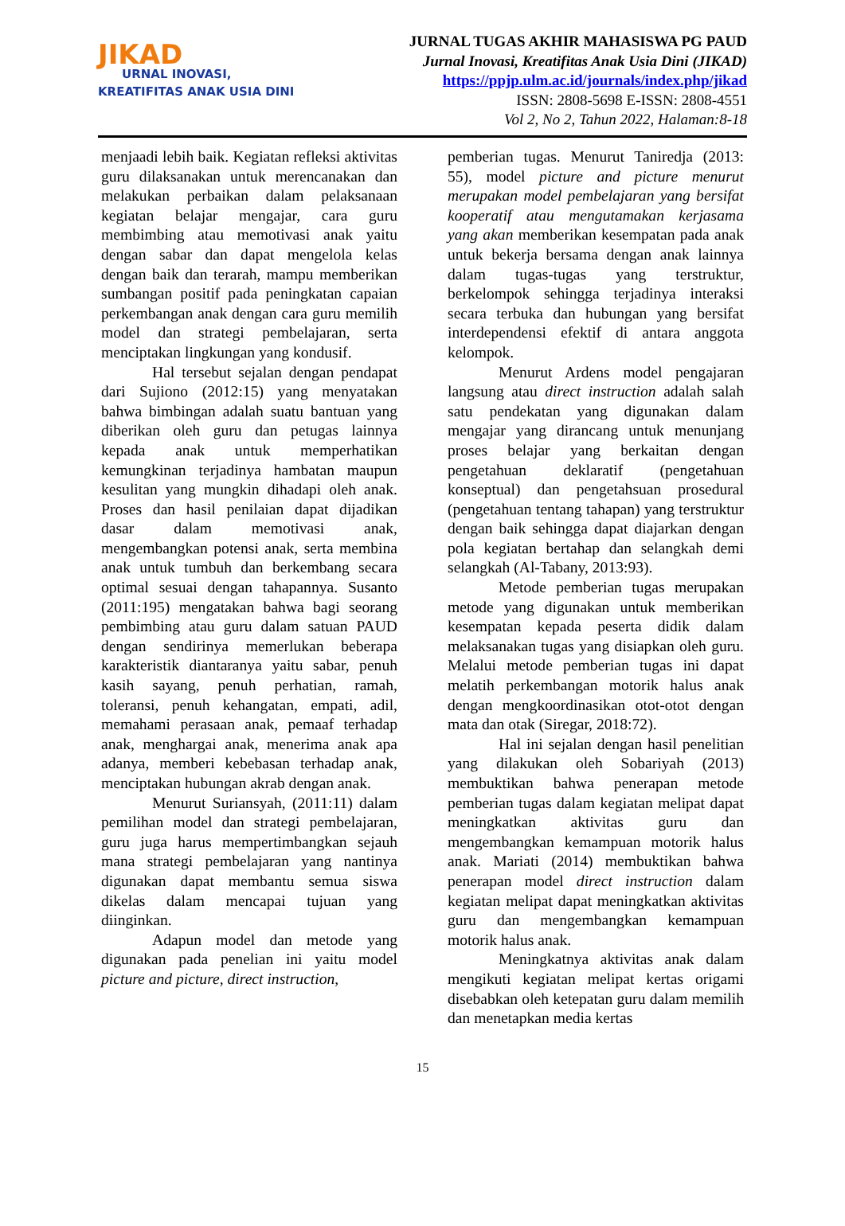JIKAD
URNAL INOVASI,
KREATIFITAS ANAK USIA DINI
JURNAL TUGAS AKHIR MAHASISWA PG PAUD
Jurnal Inovasi, Kreatifitas Anak Usia Dini (JIKAD)
https://ppjp.ulm.ac.id/journals/index.php/jikad
ISSN: 2808-5698 E-ISSN: 2808-4551
Vol 2, No 2, Tahun 2022, Halaman:8-18
menjaadi lebih baik. Kegiatan refleksi aktivitas guru dilaksanakan untuk merencanakan dan melakukan perbaikan dalam pelaksanaan kegiatan belajar mengajar, cara guru membimbing atau memotivasi anak yaitu dengan sabar dan dapat mengelola kelas dengan baik dan terarah, mampu memberikan sumbangan positif pada peningkatan capaian perkembangan anak dengan cara guru memilih model dan strategi pembelajaran, serta menciptakan lingkungan yang kondusif.
Hal tersebut sejalan dengan pendapat dari Sujiono (2012:15) yang menyatakan bahwa bimbingan adalah suatu bantuan yang diberikan oleh guru dan petugas lainnya kepada anak untuk memperhatikan kemungkinan terjadinya hambatan maupun kesulitan yang mungkin dihadapi oleh anak. Proses dan hasil penilaian dapat dijadikan dasar dalam memotivasi anak, mengembangkan potensi anak, serta membina anak untuk tumbuh dan berkembang secara optimal sesuai dengan tahapannya. Susanto (2011:195) mengatakan bahwa bagi seorang pembimbing atau guru dalam satuan PAUD dengan sendirinya memerlukan beberapa karakteristik diantaranya yaitu sabar, penuh kasih sayang, penuh perhatian, ramah, toleransi, penuh kehangatan, empati, adil, memahami perasaan anak, pemaaf terhadap anak, menghargai anak, menerima anak apa adanya, memberi kebebasan terhadap anak, menciptakan hubungan akrab dengan anak.
Menurut Suriansyah, (2011:11) dalam pemilihan model dan strategi pembelajaran, guru juga harus mempertimbangkan sejauh mana strategi pembelajaran yang nantinya digunakan dapat membantu semua siswa dikelas dalam mencapai tujuan yang diinginkan.
Adapun model dan metode yang digunakan pada penelian ini yaitu model picture and picture, direct instruction,
pemberian tugas. Menurut Taniredja (2013: 55), model picture and picture menurut merupakan model pembelajaran yang bersifat kooperatif atau mengutamakan kerjasama yang akan memberikan kesempatan pada anak untuk bekerja bersama dengan anak lainnya dalam tugas-tugas yang terstruktur, berkelompok sehingga terjadinya interaksi secara terbuka dan hubungan yang bersifat interdependensi efektif di antara anggota kelompok.
Menurut Ardens model pengajaran langsung atau direct instruction adalah salah satu pendekatan yang digunakan dalam mengajar yang dirancang untuk menunjang proses belajar yang berkaitan dengan pengetahuan deklaratif (pengetahuan konseptual) dan pengetahsuan prosedural (pengetahuan tentang tahapan) yang terstruktur dengan baik sehingga dapat diajarkan dengan pola kegiatan bertahap dan selangkah demi selangkah (Al-Tabany, 2013:93).
Metode pemberian tugas merupakan metode yang digunakan untuk memberikan kesempatan kepada peserta didik dalam melaksanakan tugas yang disiapkan oleh guru. Melalui metode pemberian tugas ini dapat melatih perkembangan motorik halus anak dengan mengkoordinasikan otot-otot dengan mata dan otak (Siregar, 2018:72).
Hal ini sejalan dengan hasil penelitian yang dilakukan oleh Sobariyah (2013) membuktikan bahwa penerapan metode pemberian tugas dalam kegiatan melipat dapat meningkatkan aktivitas guru dan mengembangkan kemampuan motorik halus anak. Mariati (2014) membuktikan bahwa penerapan model direct instruction dalam kegiatan melipat dapat meningkatkan aktivitas guru dan mengembangkan kemampuan motorik halus anak.
Meningkatnya aktivitas anak dalam mengikuti kegiatan melipat kertas origami disebabkan oleh ketepatan guru dalam memilih dan menetapkan media kertas
15